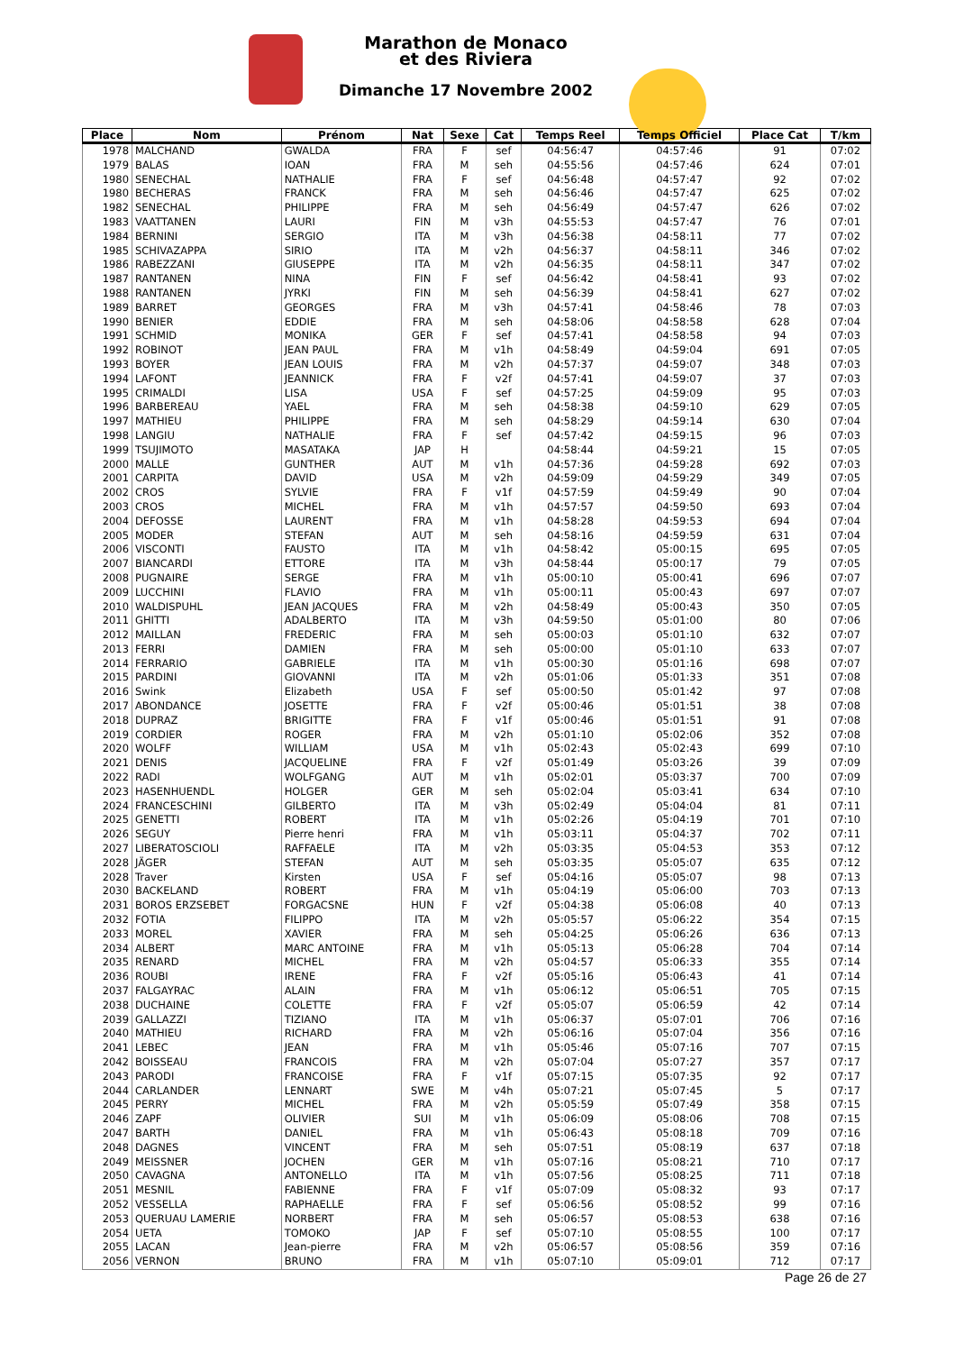Marathon de Monaco
et des Riviera
Dimanche 17 Novembre 2002
| Place | Nom | Prénom | Nat | Sexe | Cat | Temps Reel | Temps Officiel | Place Cat | T/km |
| --- | --- | --- | --- | --- | --- | --- | --- | --- | --- |
| 1978 | MALCHAND | GWALDA | FRA | F | sef | 04:56:47 | 04:57:46 | 91 | 07:02 |
| 1979 | BALAS | IOAN | FRA | M | seh | 04:55:56 | 04:57:46 | 624 | 07:01 |
| 1980 | SENECHAL | NATHALIE | FRA | F | sef | 04:56:48 | 04:57:47 | 92 | 07:02 |
| 1980 | BECHERAS | FRANCK | FRA | M | seh | 04:56:46 | 04:57:47 | 625 | 07:02 |
| 1982 | SENECHAL | PHILIPPE | FRA | M | seh | 04:56:49 | 04:57:47 | 626 | 07:02 |
| 1983 | VAATTANEN | LAURI | FIN | M | v3h | 04:55:53 | 04:57:47 | 76 | 07:01 |
| 1984 | BERNINI | SERGIO | ITA | M | v3h | 04:56:38 | 04:58:11 | 77 | 07:02 |
| 1985 | SCHIVAZAPPA | SIRIO | ITA | M | v2h | 04:56:37 | 04:58:11 | 346 | 07:02 |
| 1986 | RABEZZANI | GIUSEPPE | ITA | M | v2h | 04:56:35 | 04:58:11 | 347 | 07:02 |
| 1987 | RANTANEN | NINA | FIN | F | sef | 04:56:42 | 04:58:41 | 93 | 07:02 |
| 1988 | RANTANEN | JYRKI | FIN | M | seh | 04:56:39 | 04:58:41 | 627 | 07:02 |
| 1989 | BARRET | GEORGES | FRA | M | v3h | 04:57:41 | 04:58:46 | 78 | 07:03 |
| 1990 | BENIER | EDDIE | FRA | M | seh | 04:58:06 | 04:58:58 | 628 | 07:04 |
| 1991 | SCHMID | MONIKA | GER | F | sef | 04:57:41 | 04:58:58 | 94 | 07:03 |
| 1992 | ROBINOT | JEAN PAUL | FRA | M | v1h | 04:58:49 | 04:59:04 | 691 | 07:05 |
| 1993 | BOYER | JEAN LOUIS | FRA | M | v2h | 04:57:37 | 04:59:07 | 348 | 07:03 |
| 1994 | LAFONT | JEANNICK | FRA | F | v2f | 04:57:41 | 04:59:07 | 37 | 07:03 |
| 1995 | CRIMALDI | LISA | USA | F | sef | 04:57:25 | 04:59:09 | 95 | 07:03 |
| 1996 | BARBEREAU | YAEL | FRA | M | seh | 04:58:38 | 04:59:10 | 629 | 07:05 |
| 1997 | MATHIEU | PHILIPPE | FRA | M | seh | 04:58:29 | 04:59:14 | 630 | 07:04 |
| 1998 | LANGIU | NATHALIE | FRA | F | sef | 04:57:42 | 04:59:15 | 96 | 07:03 |
| 1999 | TSUJIMOTO | MASATAKA | JAP | H | | 04:58:44 | 04:59:21 | 15 | 07:05 |
| 2000 | MALLE | GUNTHER | AUT | M | v1h | 04:57:36 | 04:59:28 | 692 | 07:03 |
| 2001 | CARPITA | DAVID | USA | M | v2h | 04:59:09 | 04:59:29 | 349 | 07:05 |
| 2002 | CROS | SYLVIE | FRA | F | v1f | 04:57:59 | 04:59:49 | 90 | 07:04 |
| 2003 | CROS | MICHEL | FRA | M | v1h | 04:57:57 | 04:59:50 | 693 | 07:04 |
| 2004 | DEFOSSE | LAURENT | FRA | M | v1h | 04:58:28 | 04:59:53 | 694 | 07:04 |
| 2005 | MODER | STEFAN | AUT | M | seh | 04:58:16 | 04:59:59 | 631 | 07:04 |
| 2006 | VISCONTI | FAUSTO | ITA | M | v1h | 04:58:42 | 05:00:15 | 695 | 07:05 |
| 2007 | BIANCARDI | ETTORE | ITA | M | v3h | 04:58:44 | 05:00:17 | 79 | 07:05 |
| 2008 | PUGNAIRE | SERGE | FRA | M | v1h | 05:00:10 | 05:00:41 | 696 | 07:07 |
| 2009 | LUCCHINI | FLAVIO | FRA | M | v1h | 05:00:11 | 05:00:43 | 697 | 07:07 |
| 2010 | WALDISPUHL | JEAN JACQUES | FRA | M | v2h | 04:58:49 | 05:00:43 | 350 | 07:05 |
| 2011 | GHITTI | ADALBERTO | ITA | M | v3h | 04:59:50 | 05:01:00 | 80 | 07:06 |
| 2012 | MAILLAN | FREDERIC | FRA | M | seh | 05:00:03 | 05:01:10 | 632 | 07:07 |
| 2013 | FERRI | DAMIEN | FRA | M | seh | 05:00:00 | 05:01:10 | 633 | 07:07 |
| 2014 | FERRARIO | GABRIELE | ITA | M | v1h | 05:00:30 | 05:01:16 | 698 | 07:07 |
| 2015 | PARDINI | GIOVANNI | ITA | M | v2h | 05:01:06 | 05:01:33 | 351 | 07:08 |
| 2016 | Swink | Elizabeth | USA | F | sef | 05:00:50 | 05:01:42 | 97 | 07:08 |
| 2017 | ABONDANCE | JOSETTE | FRA | F | v2f | 05:00:46 | 05:01:51 | 38 | 07:08 |
| 2018 | DUPRAZ | BRIGITTE | FRA | F | v1f | 05:00:46 | 05:01:51 | 91 | 07:08 |
| 2019 | CORDIER | ROGER | FRA | M | v2h | 05:01:10 | 05:02:06 | 352 | 07:08 |
| 2020 | WOLFF | WILLIAM | USA | M | v1h | 05:02:43 | 05:02:43 | 699 | 07:10 |
| 2021 | DENIS | JACQUELINE | FRA | F | v2f | 05:01:49 | 05:03:26 | 39 | 07:09 |
| 2022 | RADI | WOLFGANG | AUT | M | v1h | 05:02:01 | 05:03:37 | 700 | 07:09 |
| 2023 | HASENHUENDL | HOLGER | GER | M | seh | 05:02:04 | 05:03:41 | 634 | 07:10 |
| 2024 | FRANCESCHINI | GILBERTO | ITA | M | v3h | 05:02:49 | 05:04:04 | 81 | 07:11 |
| 2025 | GENETTI | ROBERT | ITA | M | v1h | 05:02:26 | 05:04:19 | 701 | 07:10 |
| 2026 | SEGUY | Pierre henri | FRA | M | v1h | 05:03:11 | 05:04:37 | 702 | 07:11 |
| 2027 | LIBERATOSCIOLI | RAFFAELE | ITA | M | v2h | 05:03:35 | 05:04:53 | 353 | 07:12 |
| 2028 | JÄGER | STEFAN | AUT | M | seh | 05:03:35 | 05:05:07 | 635 | 07:12 |
| 2028 | Traver | Kirsten | USA | F | sef | 05:04:16 | 05:05:07 | 98 | 07:13 |
| 2030 | BACKELAND | ROBERT | FRA | M | v1h | 05:04:19 | 05:06:00 | 703 | 07:13 |
| 2031 | BOROS ERZSEBET | FORGACSNE | HUN | F | v2f | 05:04:38 | 05:06:08 | 40 | 07:13 |
| 2032 | FOTIA | FILIPPO | ITA | M | v2h | 05:05:57 | 05:06:22 | 354 | 07:15 |
| 2033 | MOREL | XAVIER | FRA | M | seh | 05:04:25 | 05:06:26 | 636 | 07:13 |
| 2034 | ALBERT | MARC ANTOINE | FRA | M | v1h | 05:05:13 | 05:06:28 | 704 | 07:14 |
| 2035 | RENARD | MICHEL | FRA | M | v2h | 05:04:57 | 05:06:33 | 355 | 07:14 |
| 2036 | ROUBI | IRENE | FRA | F | v2f | 05:05:16 | 05:06:43 | 41 | 07:14 |
| 2037 | FALGAYRAC | ALAIN | FRA | M | v1h | 05:06:12 | 05:06:51 | 705 | 07:15 |
| 2038 | DUCHAINE | COLETTE | FRA | F | v2f | 05:05:07 | 05:06:59 | 42 | 07:14 |
| 2039 | GALLAZZI | TIZIANO | ITA | M | v1h | 05:06:37 | 05:07:01 | 706 | 07:16 |
| 2040 | MATHIEU | RICHARD | FRA | M | v2h | 05:06:16 | 05:07:04 | 356 | 07:16 |
| 2041 | LEBEC | JEAN | FRA | M | v1h | 05:05:46 | 05:07:16 | 707 | 07:15 |
| 2042 | BOISSEAU | FRANCOIS | FRA | M | v2h | 05:07:04 | 05:07:27 | 357 | 07:17 |
| 2043 | PARODI | FRANCOISE | FRA | F | v1f | 05:07:15 | 05:07:35 | 92 | 07:17 |
| 2044 | CARLANDER | LENNART | SWE | M | v4h | 05:07:21 | 05:07:45 | 5 | 07:17 |
| 2045 | PERRY | MICHEL | FRA | M | v2h | 05:05:59 | 05:07:49 | 358 | 07:15 |
| 2046 | ZAPF | OLIVIER | SUI | M | v1h | 05:06:09 | 05:08:06 | 708 | 07:15 |
| 2047 | BARTH | DANIEL | FRA | M | v1h | 05:06:43 | 05:08:18 | 709 | 07:16 |
| 2048 | DAGNES | VINCENT | FRA | M | seh | 05:07:51 | 05:08:19 | 637 | 07:18 |
| 2049 | MEISSNER | JOCHEN | GER | M | v1h | 05:07:16 | 05:08:21 | 710 | 07:17 |
| 2050 | CAVAGNA | ANTONELLO | ITA | M | v1h | 05:07:56 | 05:08:25 | 711 | 07:18 |
| 2051 | MESNIL | FABIENNE | FRA | F | v1f | 05:07:09 | 05:08:32 | 93 | 07:17 |
| 2052 | VESSELLA | RAPHAELLE | FRA | F | sef | 05:06:56 | 05:08:52 | 99 | 07:16 |
| 2053 | QUERUAU LAMERIE | NORBERT | FRA | M | seh | 05:06:57 | 05:08:53 | 638 | 07:16 |
| 2054 | UETA | TOMOKO | JAP | F | sef | 05:07:10 | 05:08:55 | 100 | 07:17 |
| 2055 | LACAN | Jean-pierre | FRA | M | v2h | 05:06:57 | 05:08:56 | 359 | 07:16 |
| 2056 | VERNON | BRUNO | FRA | M | v1h | 05:07:10 | 05:09:01 | 712 | 07:17 |
Page 26 de 27